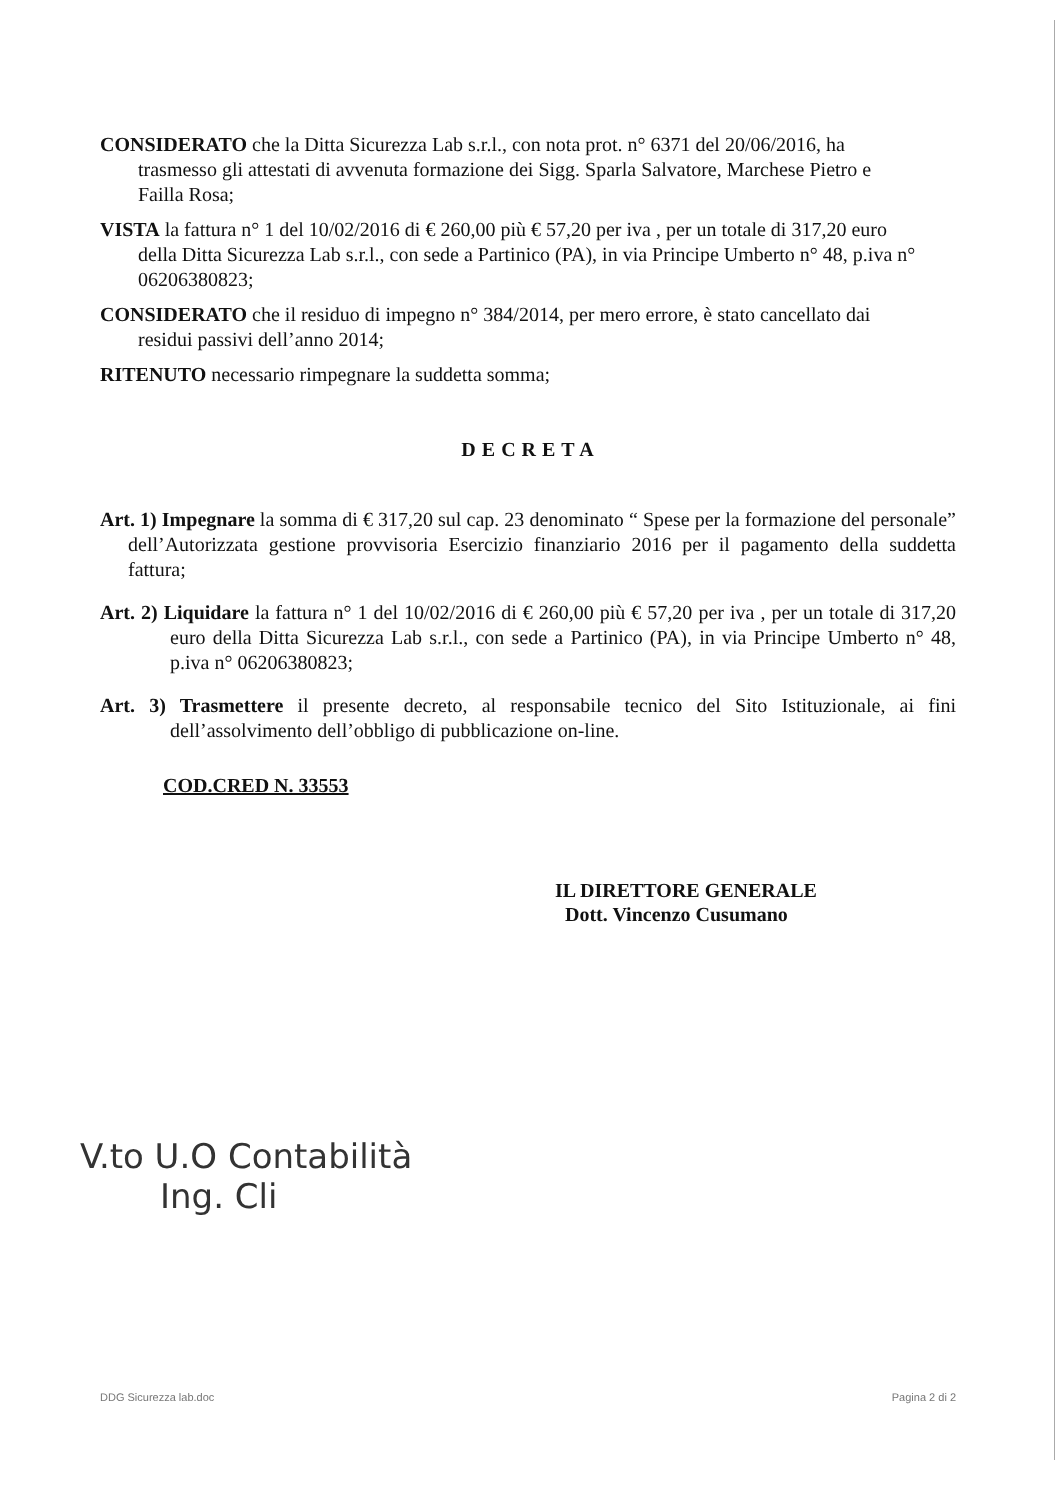CONSIDERATO che la Ditta Sicurezza Lab s.r.l., con nota prot. n° 6371 del 20/06/2016, ha trasmesso gli attestati di avvenuta formazione dei Sigg. Sparla Salvatore, Marchese Pietro e Failla Rosa;
VISTA la fattura n° 1 del 10/02/2016 di € 260,00 più € 57,20 per iva , per un totale di 317,20 euro della Ditta Sicurezza Lab s.r.l., con sede a Partinico (PA), in via Principe Umberto n° 48, p.iva n° 06206380823;
CONSIDERATO che il residuo di impegno n° 384/2014, per mero errore, è stato cancellato dai residui passivi dell’anno 2014;
RITENUTO necessario rimpegnare la suddetta somma;
DECRETA
Art. 1) Impegnare la somma di € 317,20 sul cap. 23 denominato “ Spese per la formazione del personale” dell’Autorizzata gestione provvisoria Esercizio finanziario 2016 per il pagamento della suddetta fattura;
Art. 2) Liquidare la fattura n° 1 del 10/02/2016 di € 260,00 più € 57,20 per iva , per un totale di 317,20 euro della Ditta Sicurezza Lab s.r.l., con sede a Partinico (PA), in via Principe Umberto n° 48, p.iva n° 06206380823;
Art. 3) Trasmettere il presente decreto, al responsabile tecnico del Sito Istituzionale, ai fini dell’assolvimento dell’obbligo di pubblicazione on-line.
COD.CRED N. 33553
IL DIRETTORE GENERALE
Dott. Vincenzo Cusumano
V.to U.O Contabilità
Ing. Cli
DDG Sicurezza lab.doc Pagina 2 di 2